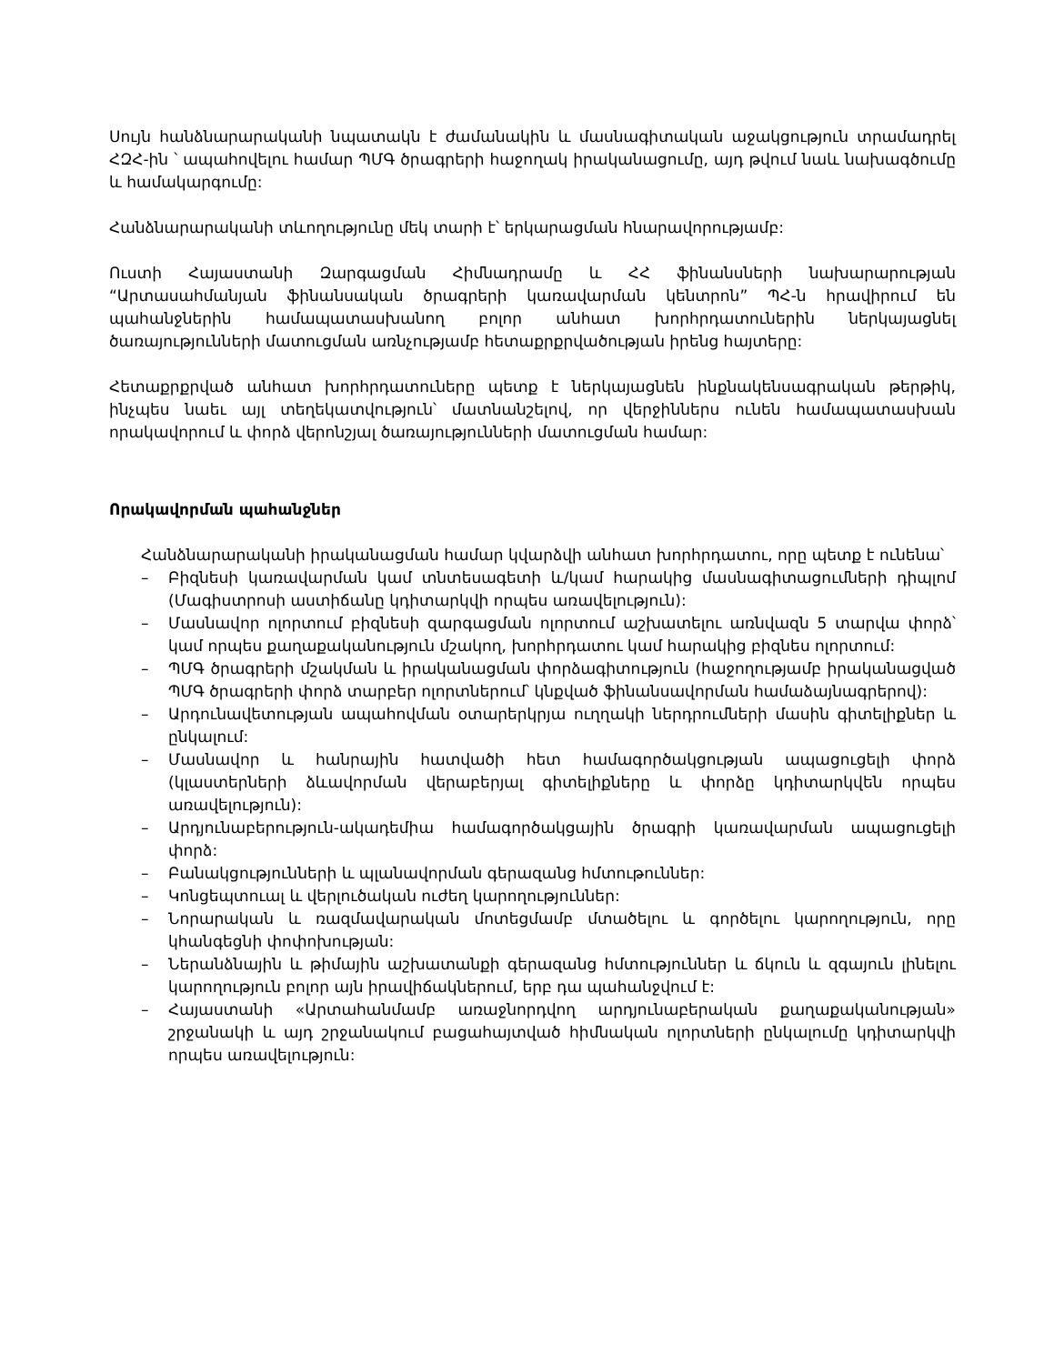Սույն հանձնարարականի նպատակն է ժամանակին և մասնագիտական աջակցություն տրամադրել ՀԶՀ-ին ՝ ապահովելու համար ՊՄԳ ծրագրերի հաջողակ իրականացումը, այդ թվում նաև նախագծումը և համակարգումը:
Հանձնարարականի տևողությունը մեկ տարի է՝ երկարացման հնարավորությամբ:
Ուստի Հայաստանի Զարգացման Հիմնադրամը և ՀՀ ֆինանսների նախարարության “Արտասահմանյան ֆինանսական ծրագրերի կառավարման կենտրոն” ՊՀ-ն հրավիրում են պահանջներին համապատասխանող բոլոր անհատ խորհրդատուներին ներկայացնել ծառայությունների մատուցման առնչությամբ հետաքրքրվածության իրենց հայտերը:
Հետաքրքրված անհատ խորհրդատուները պետք է ներկայացնեն ինքնակենսագրական թերթիկ, ինչպես նաեւ այլ տեղեկատվություն՝ մատնանշելով, որ վերջիններս ունեն համապատասխան որակավորում և փորձ վերոնշյալ ծառայությունների մատուցման համար:
Որակավորման պահանջներ
Հանձնարարականի իրականացման համար կվարձվի անհատ խորհրդատու, որը պետք է ունենա՝
– Բիզնեսի կառավարման կամ տնտեսագետի և/կամ հարակից մասնագիտացումների դիպլոմ (Մագիստրոսի աստիճանը կդիտարկվի որպես առավելություն):
– Մասնավոր ոլորտում բիզնեսի զարգացման ոլորտում աշխատելու առնվազն 5 տարվա փորձ՝ կամ որպես քաղաքականություն մշակող, խորհրդատու կամ հարակից բիզնես ոլորտում:
– ՊՄԳ ծրագրերի մշակման և իրականացման փորձագիտություն (հաջողությամբ իրականացված ՊՄԳ ծրագրերի փորձ տարբեր ոլորտներում՝ կնքված ֆինանսավորման համաձայնագրերով):
– Արդունավետության ապահովման օտարերկրյա ուղղակի ներդրումների մասին գիտելիքներ և ընկալում:
– Մասնավոր և հանրային հատվածի հետ համագործակցության ապացուցելի փորձ (կլաստերների ձևավորման վերաբերյալ գիտելիքները և փորձը կդիտարկվեն որպես առավելություն):
– Արդյունաբերություն-ակադեմիա համագործակցային ծրագրի կառավարման ապացուցելի փորձ:
– Բանակցությունների և պլանավորման գերազանց հմտութուններ:
– Կոնցեպտուալ և վերլուծական ուժեղ կարողություններ:
– Նորարական և ռազմավարական մոտեցմամբ մտածելու և գործելու կարողություն, որը կհանգեցնի փոփոխության:
– Ներանձնային և թիմային աշխատանքի գերազանց հմտություններ և ճկուն և զգայուն լինելու կարողություն բոլոր այն իրավիճակներում, երբ դա պահանջվում է:
– Հայաստանի «Արտահանմամբ առաջնորդվող արդյունաբերական քաղաքականության» շրջանակի և այդ շրջանակում բացահայտված հիմնական ոլորտների ընկալումը կդիտարկվի որպես առավելություն: